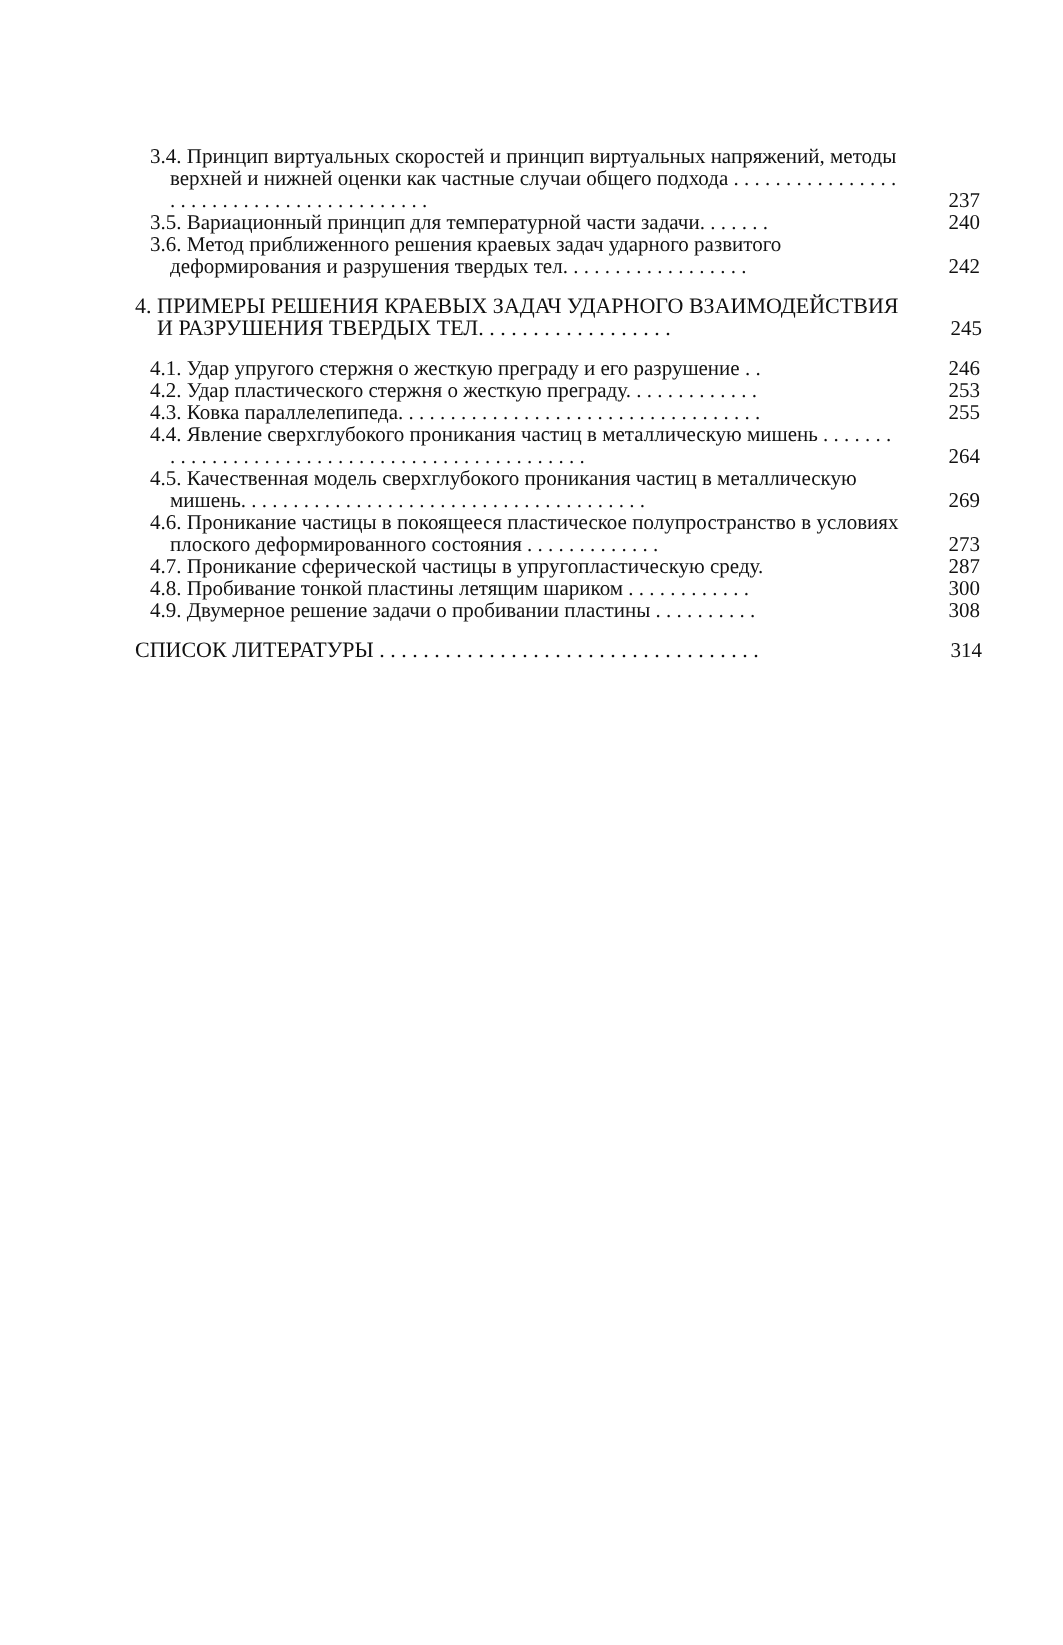3.4. Принцип виртуальных скоростей и принцип виртуальных напряжений, методы верхней и нижней оценки как частные случаи общего подхода . . . . . . . . . . . . . . . . . . . . . . . . . . . . . . . . . . . . . . . . .
237
3.5. Вариационный принцип для температурной части задачи. . . . . . .
240
3.6. Метод приближенного решения краевых задач ударного развитого деформирования и разрушения твердых тел. . . . . . . . . . . . . . . . . .
242
4. ПРИМЕРЫ РЕШЕНИЯ КРАЕВЫХ ЗАДАЧ УДАРНОГО ВЗАИМОДЕЙСТВИЯ И РАЗРУШЕНИЯ ТВЕРДЫХ ТЕЛ. . . . . . . . . . . . . . . . . .
245
4.1. Удар упругого стержня о жесткую преграду и его разрушение . .
246
4.2. Удар пластического стержня о жесткую преграду. . . . . . . . . . . . .
253
4.3. Ковка параллелепипеда. . . . . . . . . . . . . . . . . . . . . . . . . . . . . . . . . . .
255
4.4. Явление сверхглубокого проникания частиц в металлическую мишень . . . . . . . . . . . . . . . . . . . . . . . . . . . . . . . . . . . . . . . . . . . . . . .
264
4.5. Качественная модель сверхглубокого проникания частиц в металлическую мишень. . . . . . . . . . . . . . . . . . . . . . . . . . . . . . . . . . . . . . .
269
4.6. Проникание частицы в покоящееся пластическое полупространство в условиях плоского деформированного состояния . . . . . . . . . . . . .
273
4.7. Проникание сферической частицы в упругопластическую среду.
287
4.8. Пробивание тонкой пластины летящим шариком . . . . . . . . . . . .
300
4.9. Двумерное решение задачи о пробивании пластины . . . . . . . . . .
308
СПИСОК ЛИТЕРАТУРЫ . . . . . . . . . . . . . . . . . . . . . . . . . . . . . . . . . . .
314